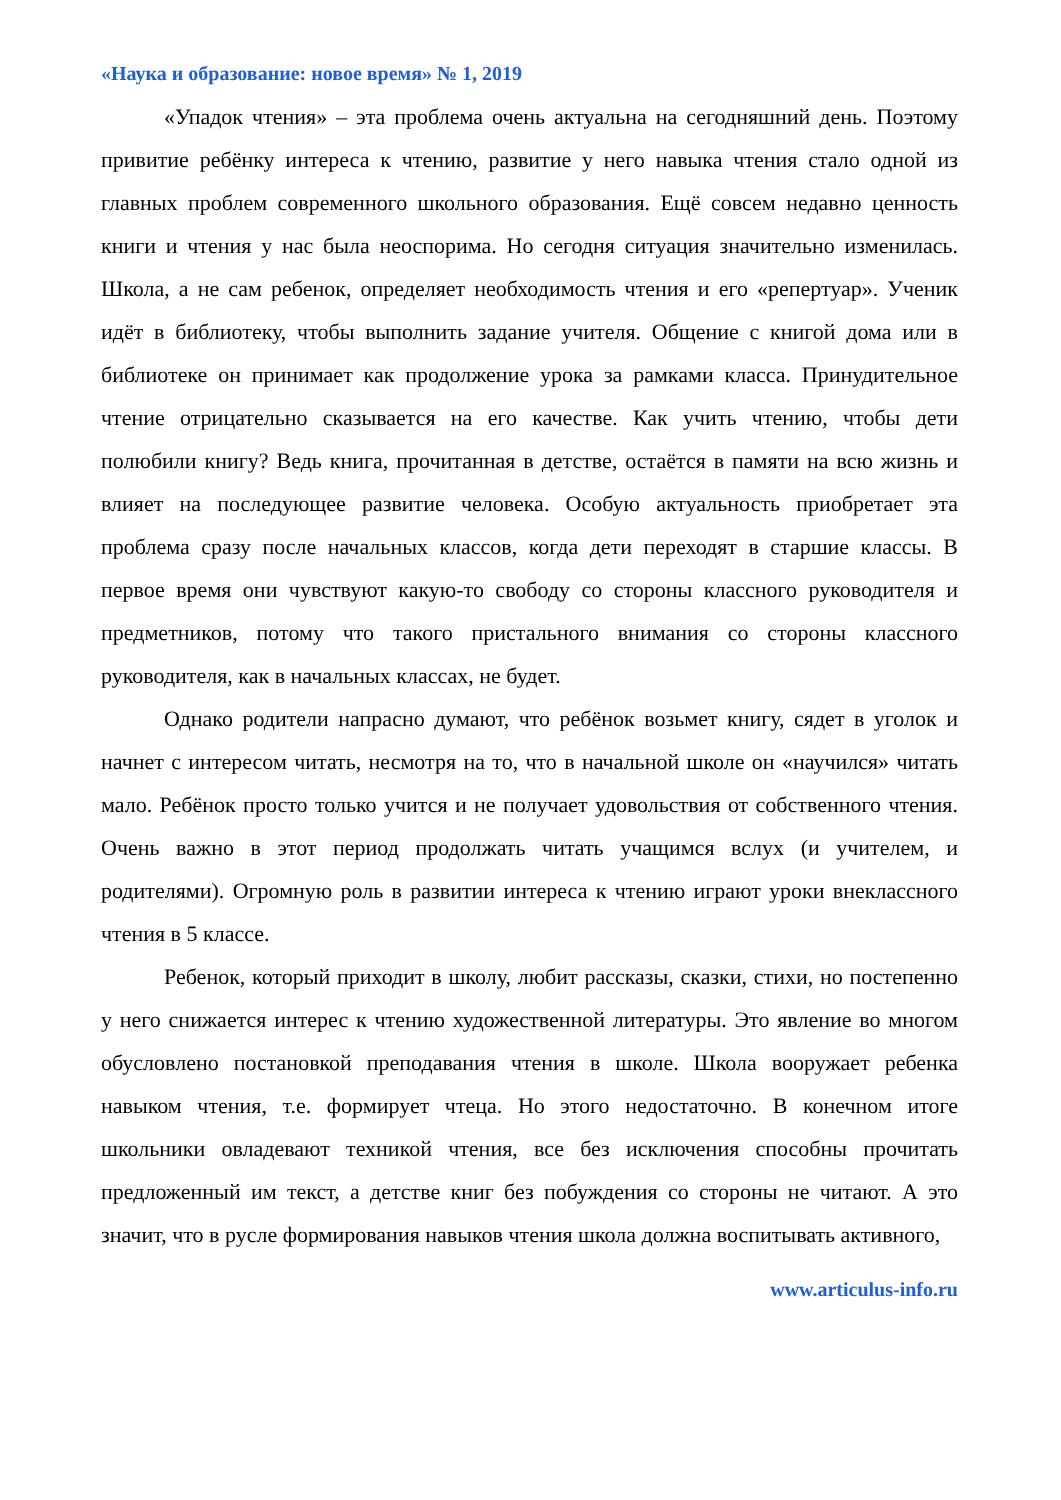«Наука и образование: новое время» № 1, 2019
«Упадок чтения» – эта проблема очень актуальна на сегодняшний день. Поэтому привитие ребёнку интереса к чтению, развитие у него навыка чтения стало одной из главных проблем современного школьного образования. Ещё совсем недавно ценность книги и чтения у нас была неоспорима. Но сегодня ситуация значительно изменилась. Школа, а не сам ребенок, определяет необходимость чтения и его «репертуар». Ученик идёт в библиотеку, чтобы выполнить задание учителя. Общение с книгой дома или в библиотеке он принимает как продолжение урока за рамками класса. Принудительное чтение отрицательно сказывается на его качестве. Как учить чтению, чтобы дети полюбили книгу? Ведь книга, прочитанная в детстве, остаётся в памяти на всю жизнь и влияет на последующее развитие человека. Особую актуальность приобретает эта проблема сразу после начальных классов, когда дети переходят в старшие классы. В первое время они чувствуют какую-то свободу со стороны классного руководителя и предметников, потому что такого пристального внимания со стороны классного руководителя, как в начальных классах, не будет.
Однако родители напрасно думают, что ребёнок возьмет книгу, сядет в уголок и начнет с интересом читать, несмотря на то, что в начальной школе он «научился» читать мало. Ребёнок просто только учится и не получает удовольствия от собственного чтения. Очень важно в этот период продолжать читать учащимся вслух (и учителем, и родителями). Огромную роль в развитии интереса к чтению играют уроки внеклассного чтения в 5 классе.
Ребенок, который приходит в школу, любит рассказы, сказки, стихи, но постепенно у него снижается интерес к чтению художественной литературы. Это явление во многом обусловлено постановкой преподавания чтения в школе. Школа вооружает ребенка навыком чтения, т.е. формирует чтеца. Но этого недостаточно. В конечном итоге школьники овладевают техникой чтения, все без исключения способны прочитать предложенный им текст, а детстве книг без побуждения со стороны не читают. А это значит, что в русле формирования навыков чтения школа должна воспитывать активного,
www.articulus-info.ru